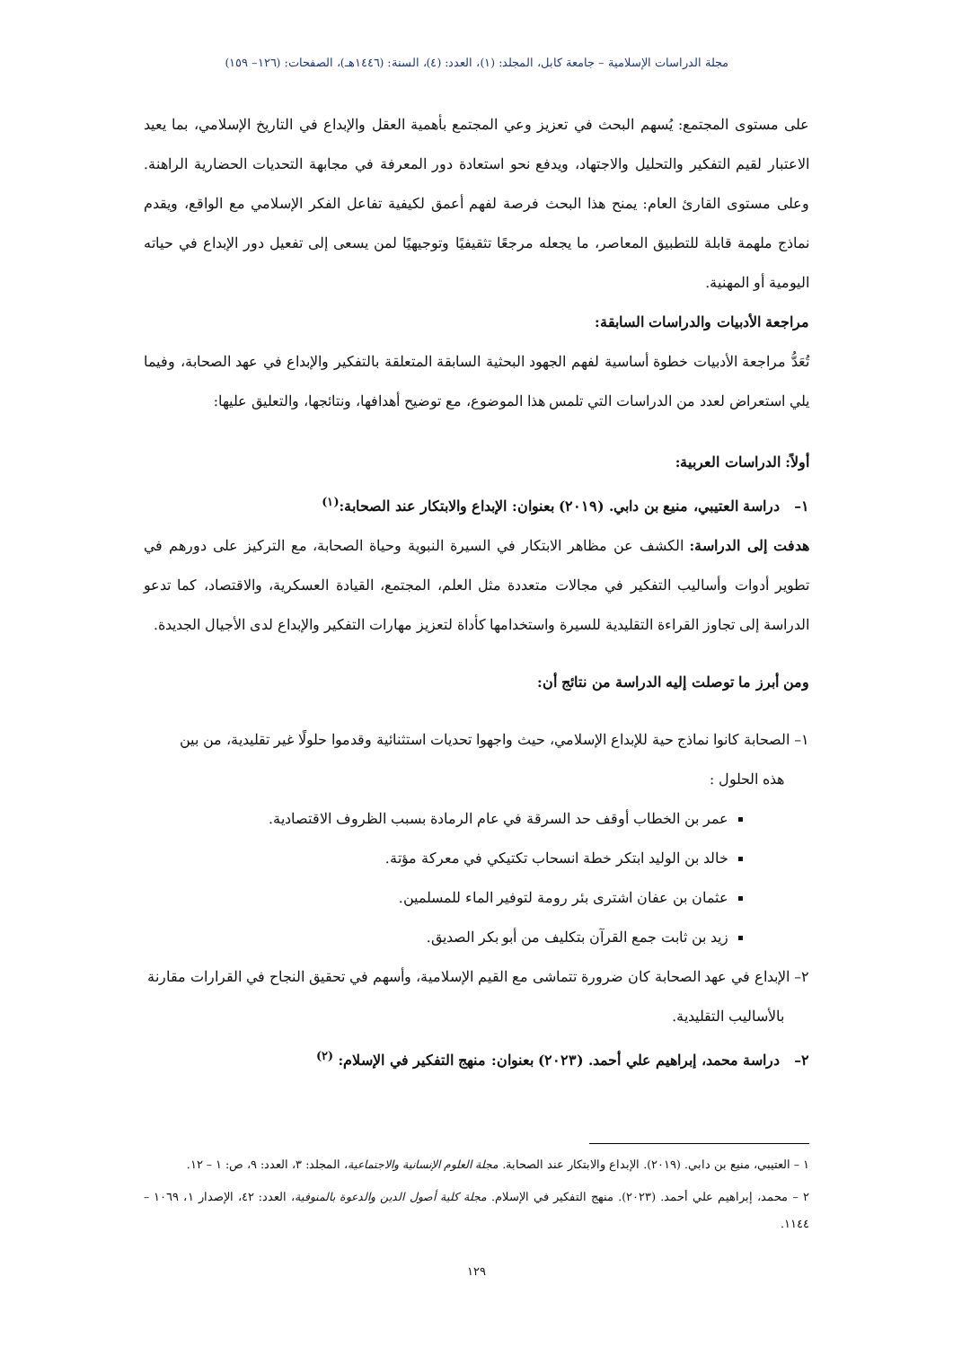مجلة الدراسات الإسلامية – جامعة كابل، المجلد: (١)، العدد: (٤)، السنة: (١٤٤٦هـ)، الصفحات: (١٢٦– ١٥٩)
على مستوى المجتمع: يُسهم البحث في تعزيز وعي المجتمع بأهمية العقل والإبداع في التاريخ الإسلامي، بما يعيد الاعتبار لقيم التفكير والتحليل والاجتهاد، ويدفع نحو استعادة دور المعرفة في مجابهة التحديات الحضارية الراهنة. وعلى مستوى القارئ العام: يمنح هذا البحث فرصة لفهم أعمق لكيفية تفاعل الفكر الإسلامي مع الواقع، ويقدم نماذج ملهمة قابلة للتطبيق المعاصر، ما يجعله مرجعًا تثقيفيًا وتوجيهيًا لمن يسعى إلى تفعيل دور الإبداع في حياته اليومية أو المهنية.
مراجعة الأدبيات والدراسات السابقة:
تُعَدُّ مراجعة الأدبيات خطوة أساسية لفهم الجهود البحثية السابقة المتعلقة بالتفكير والإبداع في عهد الصحابة، وفيما يلي استعراض لعدد من الدراسات التي تلمس هذا الموضوع، مع توضيح أهدافها، ونتائجها، والتعليق عليها:
أولاً: الدراسات العربية:
١– دراسة العتيبي، منيع بن دابي. (٢٠١٩) بعنوان: الإبداع والابتكار عند الصحابة:<sup>(١)</sup>
هدفت إلى الدراسة: الكشف عن مظاهر الابتكار في السيرة النبوية وحياة الصحابة، مع التركيز على دورهم في تطوير أدوات وأساليب التفكير في مجالات متعددة مثل العلم، المجتمع، القيادة العسكرية، والاقتصاد، كما تدعو الدراسة إلى تجاوز القراءة التقليدية للسيرة واستخدامها كأداة لتعزيز مهارات التفكير والإبداع لدى الأجيال الجديدة.
ومن أبرز ما توصلت إليه الدراسة من نتائج أن:
١– الصحابة كانوا نماذج حية للإبداع الإسلامي، حيث واجهوا تحديات استثنائية وقدموا حلولًا غير تقليدية، من بين
هذه الحلول :
عمر بن الخطاب أوقف حد السرقة في عام الرمادة بسبب الظروف الاقتصادية.
خالد بن الوليد ابتكر خطة انسحاب تكتيكي في معركة مؤتة.
عثمان بن عفان اشترى بئر رومة لتوفير الماء للمسلمين.
زيد بن ثابت جمع القرآن بتكليف من أبو بكر الصديق.
٢– الإبداع في عهد الصحابة كان ضرورة تتماشى مع القيم الإسلامية، وأسهم في تحقيق النجاح في القرارات مقارنة
بالأساليب التقليدية.
٢– دراسة محمد، إبراهيم علي أحمد. (٢٠٢٣) بعنوان: منهج التفكير في الإسلام: <sup>(٢)</sup>
١ – العتيبي، منيع بن دابي. (٢٠١٩). الإبداع والابتكار عند الصحابة. مجلة العلوم الإنسانية والاجتماعية، المجلد: ٣، العدد: ٩، ص: ١ – ١٢.
٢ – محمد، إبراهيم علي أحمد. (٢٠٢٣). منهج التفكير في الإسلام. مجلة كلية أصول الدين والدعوة بالمنوفية، العدد: ٤٢، الإصدار ١، ١٠٦٩ – ١١٤٤.
١٢٩